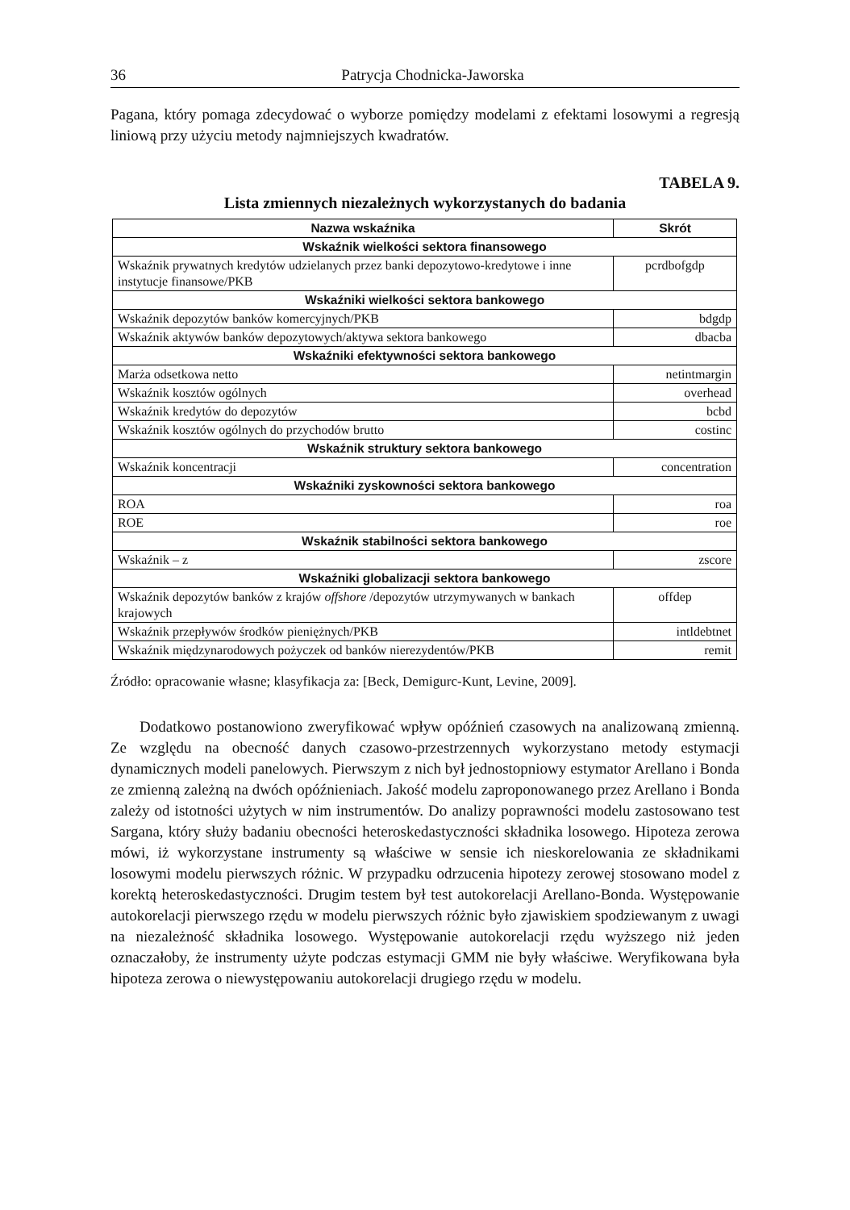36 Patrycja Chodnicka-Jaworska
Pagana, który pomaga zdecydować o wyborze pomiędzy modelami z efektami losowymi a regresją liniową przy użyciu metody najmniejszych kwadratów.
TABELA 9.
Lista zmiennych niezależnych wykorzystanych do badania
| Nazwa wskaźnika | Skrót |
| --- | --- |
| Wskaźnik wielkości sektora finansowego | |
| Wskaźnik prywatnych kredytów udzielanych przez banki depozytowo-kredytowe i inne instytucje finansowe/PKB | pcrdbofgdp |
| Wskaźniki wielkości sektora bankowego | |
| Wskaźnik depozytów banków komercyjnych/PKB | bdgdp |
| Wskaźnik aktywów banków depozytowych/aktywa sektora bankowego | dbacba |
| Wskaźniki efektywności sektora bankowego | |
| Marża odsetkowa netto | netintmargin |
| Wskaźnik kosztów ogólnych | overhead |
| Wskaźnik kredytów do depozytów | bcbd |
| Wskaźnik kosztów ogólnych do przychodów brutto | costinc |
| Wskaźnik struktury sektora bankowego | |
| Wskaźnik koncentracji | concentration |
| Wskaźniki zyskowności sektora bankowego | |
| ROA | roa |
| ROE | roe |
| Wskaźnik stabilności sektora bankowego | |
| Wskaźnik – z | zscore |
| Wskaźniki globalizacji sektora bankowego | |
| Wskaźnik depozytów banków z krajów offshore /depozytów utrzymywanych w bankach krajowych | offdep |
| Wskaźnik przepływów środków pieniężnych/PKB | intldebtnet |
| Wskaźnik międzynarodowych pożyczek od banków nierezydentów/PKB | remit |
Źródło: opracowanie własne; klasyfikacja za: [Beck, Demigurc-Kunt, Levine, 2009].
Dodatkowo postanowiono zweryfikować wpływ opóźnień czasowych na analizowaną zmienną. Ze względu na obecność danych czasowo-przestrzennych wykorzystano metody estymacji dynamicznych modeli panelowych. Pierwszym z nich był jednostopniowy estymator Arellano i Bonda ze zmienną zależną na dwóch opóźnieniach. Jakość modelu zaproponowanego przez Arellano i Bonda zależy od istotności użytych w nim instrumentów. Do analizy poprawności modelu zastosowano test Sargana, który służy badaniu obecności heteroskedastyczności składnika losowego. Hipoteza zerowa mówi, iż wykorzystane instrumenty są właściwe w sensie ich nieskorelowania ze składnikami losowymi modelu pierwszych różnic. W przypadku odrzucenia hipotezy zerowej stosowano model z korektą heteroskedastyczności. Drugim testem był test autokorelacji Arellano-Bonda. Występowanie autokorelacji pierwszego rzędu w modelu pierwszych różnic było zjawiskiem spodziewanym z uwagi na niezależność składnika losowego. Występowanie autokorelacji rzędu wyższego niż jeden oznaczałoby, że instrumenty użyte podczas estymacji GMM nie były właściwe. Weryfikowana była hipoteza zerowa o niewystępowaniu autokorelacji drugiego rzędu w modelu.